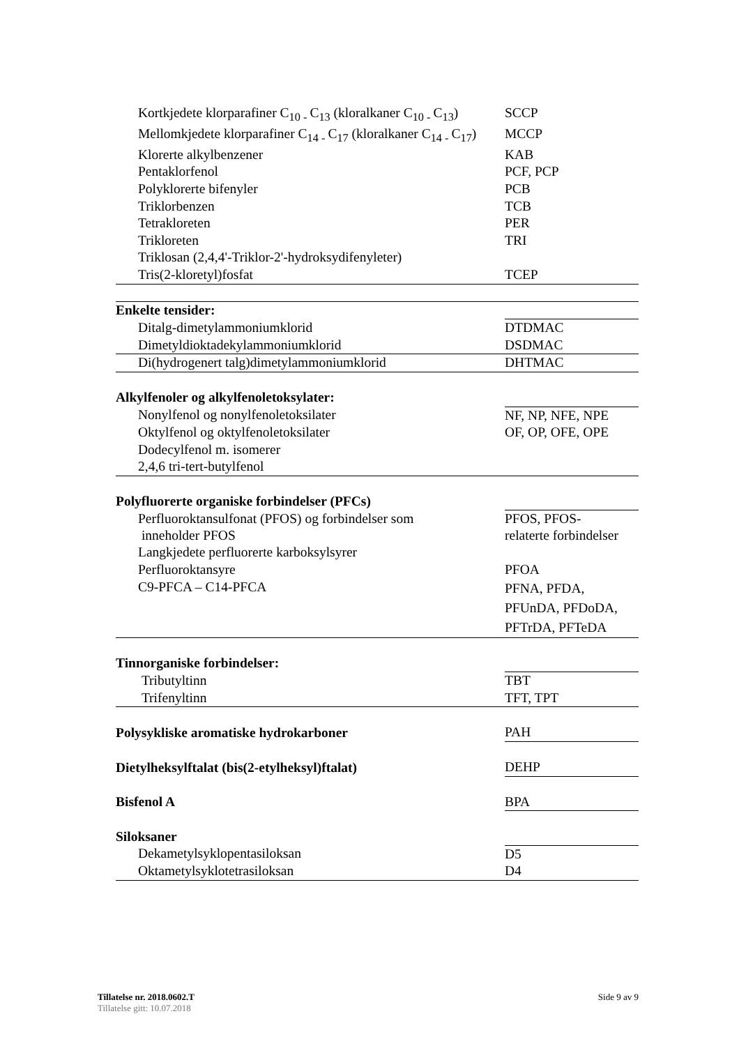| Kortkjedete klorparafiner C<sub>10 -</sub>C<sub>13</sub> (kloralkaner C<sub>10 -</sub>C<sub>13</sub>) | SCCP |
| Mellomkjedete klorparafiner C<sub>14 -</sub>C<sub>17</sub> (kloralkaner C<sub>14 -</sub>C<sub>17</sub>) | MCCP |
| Klorerte alkylbenzener | KAB |
| Pentaklorfenol | PCF, PCP |
| Polyklorerte bifenyler | PCB |
| Triklorbenzen | TCB |
| Tetrakloreten | PER |
| Trikloreten | TRI |
| Triklosan (2,4,4'-Triklor-2'-hydroksydifenyleter) | |
| Tris(2-kloretyl)fosfat | TCEP |
| Enkelte tensider: | |
| Ditalg-dimetylammoniumklorid | DTDMAC |
| Dimetyldioktadekylammoniumklorid | DSDMAC |
| Di(hydrogenert talg)dimetylammoniumklorid | DHTMAC |
| Alkylfenoler og alkylfenoletoksylater: | |
| Nonylfenol og nonylfenoletoksilater | NF, NP, NFE, NPE |
| Oktylfenol og oktylfenoletoksilater | OF, OP, OFE, OPE |
| Dodecylfenol m. isomerer | |
| 2,4,6 tri-tert-butylfenol | |
| Polyfluorerte organiske forbindelser (PFCs) | |
| Perfluoroktansulfonat (PFOS) og forbindelser som inneholder PFOS | PFOS, PFOS- relaterte forbindelser |
| Langkjedete perfluorerte karboksylsyrer | |
| Perfluoroktansyre | PFOA |
| C9-PFCA – C14-PFCA | PFNA, PFDA, PFUnDA, PFDoDA, PFTrDA, PFTeDA |
| Tinnorganiske forbindelser: | |
| Tributyltinn | TBT |
| Trifenyltinn | TFT, TPT |
| Polysykliske aromatiske hydrokarboner | PAH |
| Dietylheksylftalat (bis(2-etylheksyl)ftalat) | DEHP |
| Bisfenol A | BPA |
| Siloksaner | |
| Dekametylsyklopentasiloksan | D5 |
| Oktametylsyklotetrasiloksan | D4 |
Side 9 av 9 Tillatelse nr. 2018.0602.T
Tillatelse gitt: 10.07.2018